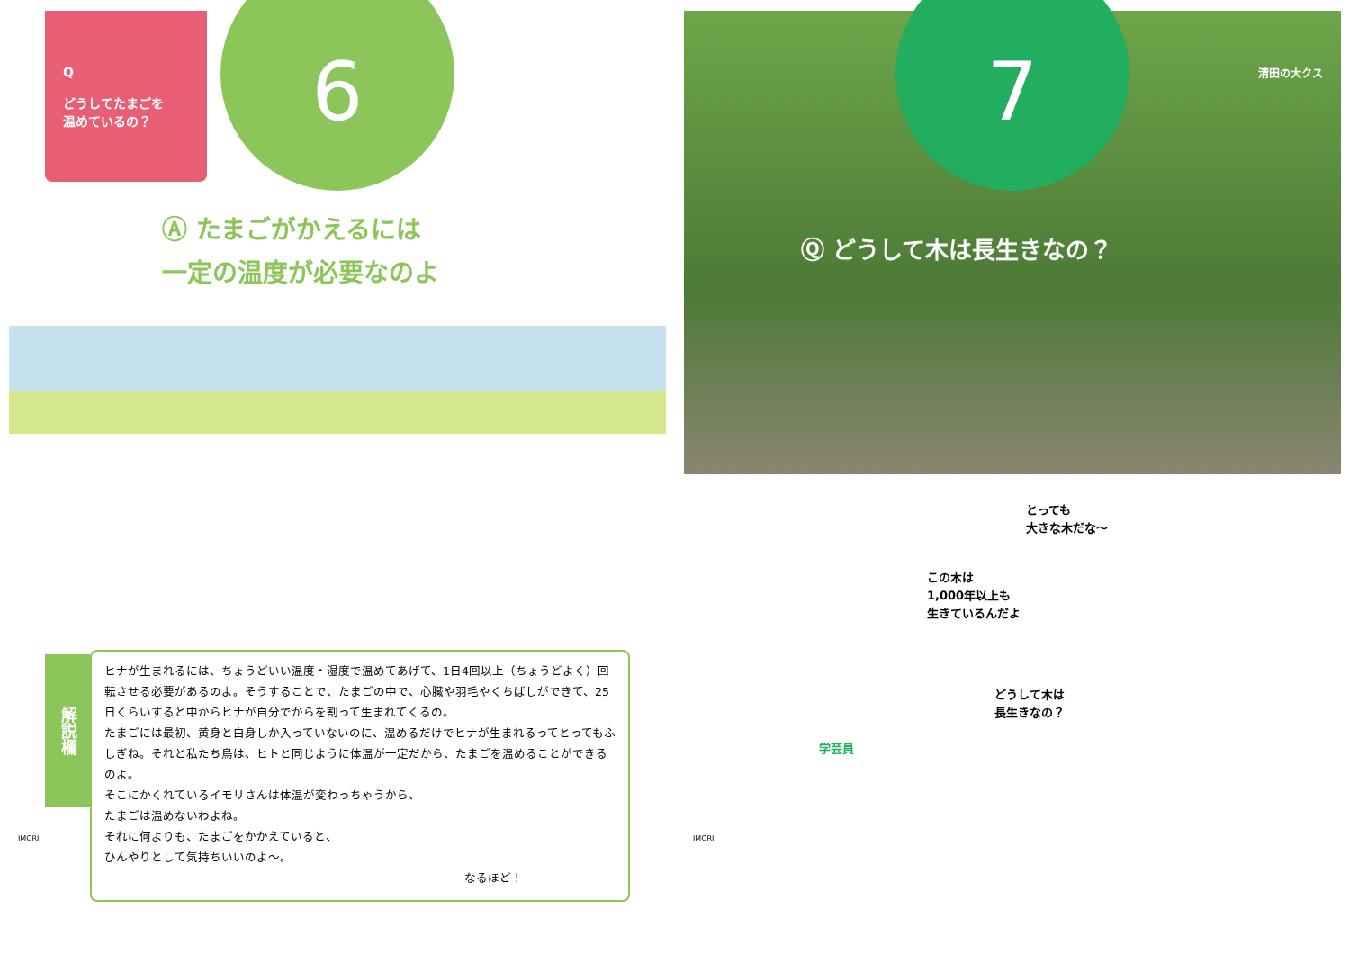Q
どうしてたまごを
温めているの？
6
Ⓐ たまごがかえるには
一定の温度が必要なのよ
解説欄
ヒナが生まれるには、ちょうどいい温度・湿度で温めてあげて、1日4回以上（ちょうどよく）回転させる必要があるのよ。そうすることで、たまごの中で、心臓や羽毛やくちばしができて、25日くらいすると中からヒナが自分でからを割って生まれてくるの。
たまごには最初、黄身と白身しか入っていないのに、温めるだけでヒナが生まれるってとってもふしぎね。それと私たち鳥は、ヒトと同じように体温が一定だから、たまごを温めることができるのよ。
そこにかくれているイモリさんは体温が変わっちゃうから、
たまごは温めないわよね。
それに何よりも、たまごをかかえていると、
ひんやりとして気持ちいいのよ～。
なるほど！
IMORI
7
清田の大クス
Ⓠ どうして木は長生きなの？
とっても
大きな木だな～
この木は
1,000年以上も
生きているんだよ
学芸員
どうして木は
長生きなの？
IMORI